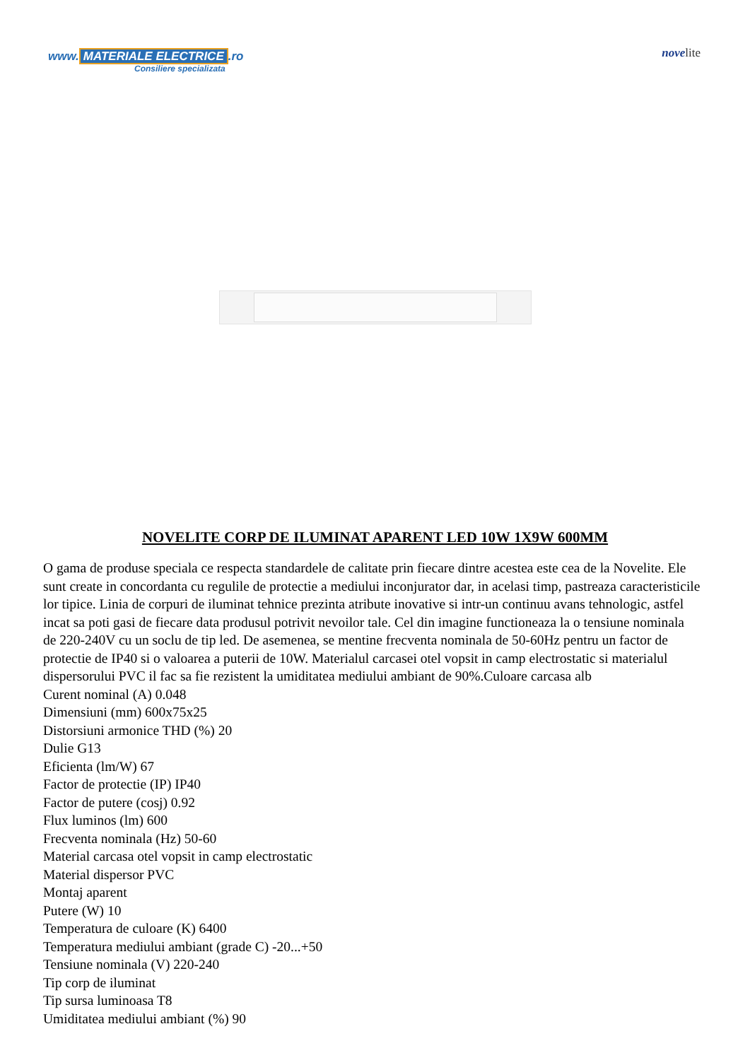www. MATERIALE ELECTRICE.ro
Consiliere specializata
novelite
NOVELITE CORP DE ILUMINAT APARENT LED 10W 1X9W 600MM
O gama de produse speciala ce respecta standardele de calitate prin fiecare dintre acestea este cea de la Novelite. Ele sunt create in concordanta cu regulile de protectie a mediului inconjurator dar, in acelasi timp, pastreaza caracteristicile lor tipice. Linia de corpuri de iluminat tehnice prezinta atribute inovative si intr-un continuu avans tehnologic, astfel incat sa poti gasi de fiecare data produsul potrivit nevoilor tale. Cel din imagine functioneaza la o tensiune nominala de 220-240V cu un soclu de tip led. De asemenea, se mentine frecventa nominala de 50-60Hz pentru un factor de protectie de IP40 si o valoarea a puterii de 10W. Materialul carcasei otel vopsit in camp electrostatic si materialul dispersorului PVC il fac sa fie rezistent la umiditatea mediului ambiant de 90%.Culoare carcasa alb
Curent nominal (A) 0.048
Dimensiuni (mm) 600x75x25
Distorsiuni armonice THD (%) 20
Dulie G13
Eficienta (lm/W) 67
Factor de protectie (IP) IP40
Factor de putere (cosj) 0.92
Flux luminos (lm) 600
Frecventa nominala (Hz) 50-60
Material carcasa otel vopsit in camp electrostatic
Material dispersor PVC
Montaj aparent
Putere (W) 10
Temperatura de culoare (K) 6400
Temperatura mediului ambiant (grade C) -20...+50
Tensiune nominala (V) 220-240
Tip corp de iluminat
Tip sursa luminoasa T8
Umiditatea mediului ambiant (%) 90